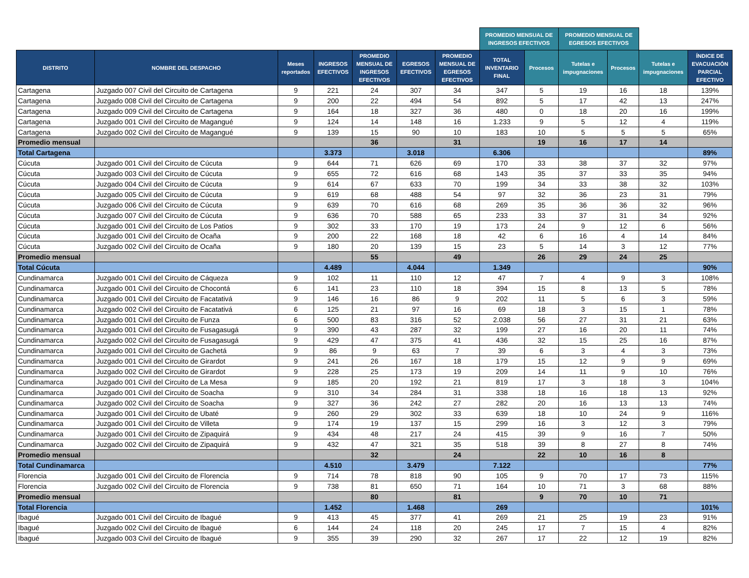| | | | | | | | PROMEDIO MENSUAL DE INGRESOS EFECTIVOS | | PROMEDIO MENSUAL DE EGRESOS EFECTIVOS | | | |
| --- | --- | --- | --- | --- | --- | --- | --- | --- | --- | --- | --- | --- |
| DISTRITO | NOMBRE DEL DESPACHO | Meses reportados | INGRESOS EFECTIVOS | PROMEDIO MENSUAL DE INGRESOS EFECTIVOS | EGRESOS EFECTIVOS | PROMEDIO MENSUAL DE EGRESOS EFECTIVOS | TOTAL INVENTARIO FINAL | Procesos | Tutelas e impugnaciones | Procesos | Tutelas e impugnaciones | ÍNDICE DE EVACUACIÓN PARCIAL EFECTIVO |
| Cartagena | Juzgado 007 Civil del Circuito de Cartagena | 9 | 221 | 24 | 307 | 34 | 347 | 5 | 19 | 16 | 18 | 139% |
| Cartagena | Juzgado 008 Civil del Circuito de Cartagena | 9 | 200 | 22 | 494 | 54 | 892 | 5 | 17 | 42 | 13 | 247% |
| Cartagena | Juzgado 009 Civil del Circuito de Cartagena | 9 | 164 | 18 | 327 | 36 | 480 | 0 | 18 | 20 | 16 | 199% |
| Cartagena | Juzgado 001 Civil del Circuito de Magangué | 9 | 124 | 14 | 148 | 16 | 1.233 | 9 | 5 | 12 | 4 | 119% |
| Cartagena | Juzgado 002 Civil del Circuito de Magangué | 9 | 139 | 15 | 90 | 10 | 183 | 10 | 5 | 5 | 5 | 65% |
| Promedio mensual | | | | 36 | | 31 | | 19 | 16 | 17 | 14 | |
| Total Cartagena | | | 3.373 | | 3.018 | | 6.306 | | | | | 89% |
| Cúcuta | Juzgado 001 Civil del Circuito de Cúcuta | 9 | 644 | 71 | 626 | 69 | 170 | 33 | 38 | 37 | 32 | 97% |
| Cúcuta | Juzgado 003 Civil del Circuito de Cúcuta | 9 | 655 | 72 | 616 | 68 | 143 | 35 | 37 | 33 | 35 | 94% |
| Cúcuta | Juzgado 004 Civil del Circuito de Cúcuta | 9 | 614 | 67 | 633 | 70 | 199 | 34 | 33 | 38 | 32 | 103% |
| Cúcuta | Juzgado 005 Civil del Circuito de Cúcuta | 9 | 619 | 68 | 488 | 54 | 97 | 32 | 36 | 23 | 31 | 79% |
| Cúcuta | Juzgado 006 Civil del Circuito de Cúcuta | 9 | 639 | 70 | 616 | 68 | 269 | 35 | 36 | 36 | 32 | 96% |
| Cúcuta | Juzgado 007 Civil del Circuito de Cúcuta | 9 | 636 | 70 | 588 | 65 | 233 | 33 | 37 | 31 | 34 | 92% |
| Cúcuta | Juzgado 001 Civil del Circuito de Los Patios | 9 | 302 | 33 | 170 | 19 | 173 | 24 | 9 | 12 | 6 | 56% |
| Cúcuta | Juzgado 001 Civil del Circuito de Ocaña | 9 | 200 | 22 | 168 | 18 | 42 | 6 | 16 | 4 | 14 | 84% |
| Cúcuta | Juzgado 002 Civil del Circuito de Ocaña | 9 | 180 | 20 | 139 | 15 | 23 | 5 | 14 | 3 | 12 | 77% |
| Promedio mensual | | | | 55 | | 49 | | 26 | 29 | 24 | 25 | |
| Total Cúcuta | | | 4.489 | | 4.044 | | 1.349 | | | | | 90% |
| Cundinamarca | Juzgado 001 Civil del Circuito de Cáqueza | 9 | 102 | 11 | 110 | 12 | 47 | 7 | 4 | 9 | 3 | 108% |
| Cundinamarca | Juzgado 001 Civil del Circuito de Chocontá | 6 | 141 | 23 | 110 | 18 | 394 | 15 | 8 | 13 | 5 | 78% |
| Cundinamarca | Juzgado 001 Civil del Circuito de Facatativá | 9 | 146 | 16 | 86 | 9 | 202 | 11 | 5 | 6 | 3 | 59% |
| Cundinamarca | Juzgado 002 Civil del Circuito de Facatativá | 6 | 125 | 21 | 97 | 16 | 69 | 18 | 3 | 15 | 1 | 78% |
| Cundinamarca | Juzgado 001 Civil del Circuito de Funza | 6 | 500 | 83 | 316 | 52 | 2.038 | 56 | 27 | 31 | 21 | 63% |
| Cundinamarca | Juzgado 001 Civil del Circuito de Fusagasugá | 9 | 390 | 43 | 287 | 32 | 199 | 27 | 16 | 20 | 11 | 74% |
| Cundinamarca | Juzgado 002 Civil del Circuito de Fusagasugá | 9 | 429 | 47 | 375 | 41 | 436 | 32 | 15 | 25 | 16 | 87% |
| Cundinamarca | Juzgado 001 Civil del Circuito de Gachetá | 9 | 86 | 9 | 63 | 7 | 39 | 6 | 3 | 4 | 3 | 73% |
| Cundinamarca | Juzgado 001 Civil del Circuito de Girardot | 9 | 241 | 26 | 167 | 18 | 179 | 15 | 12 | 9 | 9 | 69% |
| Cundinamarca | Juzgado 002 Civil del Circuito de Girardot | 9 | 228 | 25 | 173 | 19 | 209 | 14 | 11 | 9 | 10 | 76% |
| Cundinamarca | Juzgado 001 Civil del Circuito de La Mesa | 9 | 185 | 20 | 192 | 21 | 819 | 17 | 3 | 18 | 3 | 104% |
| Cundinamarca | Juzgado 001 Civil del Circuito de Soacha | 9 | 310 | 34 | 284 | 31 | 338 | 18 | 16 | 18 | 13 | 92% |
| Cundinamarca | Juzgado 002 Civil del Circuito de Soacha | 9 | 327 | 36 | 242 | 27 | 282 | 20 | 16 | 13 | 13 | 74% |
| Cundinamarca | Juzgado 001 Civil del Circuito de Ubaté | 9 | 260 | 29 | 302 | 33 | 639 | 18 | 10 | 24 | 9 | 116% |
| Cundinamarca | Juzgado 001 Civil del Circuito de Villeta | 9 | 174 | 19 | 137 | 15 | 299 | 16 | 3 | 12 | 3 | 79% |
| Cundinamarca | Juzgado 001 Civil del Circuito de Zipaquirá | 9 | 434 | 48 | 217 | 24 | 415 | 39 | 9 | 16 | 7 | 50% |
| Cundinamarca | Juzgado 002 Civil del Circuito de Zipaquirá | 9 | 432 | 47 | 321 | 35 | 518 | 39 | 8 | 27 | 8 | 74% |
| Promedio mensual | | | | 32 | | 24 | | 22 | 10 | 16 | 8 | |
| Total Cundinamarca | | | 4.510 | | 3.479 | | 7.122 | | | | | 77% |
| Florencia | Juzgado 001 Civil del Circuito de Florencia | 9 | 714 | 78 | 818 | 90 | 105 | 9 | 70 | 17 | 73 | 115% |
| Florencia | Juzgado 002 Civil del Circuito de Florencia | 9 | 738 | 81 | 650 | 71 | 164 | 10 | 71 | 3 | 68 | 88% |
| Promedio mensual | | | | 80 | | 81 | | 9 | 70 | 10 | 71 | |
| Total Florencia | | | 1.452 | | 1.468 | | 269 | | | | | 101% |
| Ibagué | Juzgado 001 Civil del Circuito de Ibagué | 9 | 413 | 45 | 377 | 41 | 269 | 21 | 25 | 19 | 23 | 91% |
| Ibagué | Juzgado 002 Civil del Circuito de Ibagué | 6 | 144 | 24 | 118 | 20 | 245 | 17 | 7 | 15 | 4 | 82% |
| Ibagué | Juzgado 003 Civil del Circuito de Ibagué | 9 | 355 | 39 | 290 | 32 | 267 | 17 | 22 | 12 | 19 | 82% |